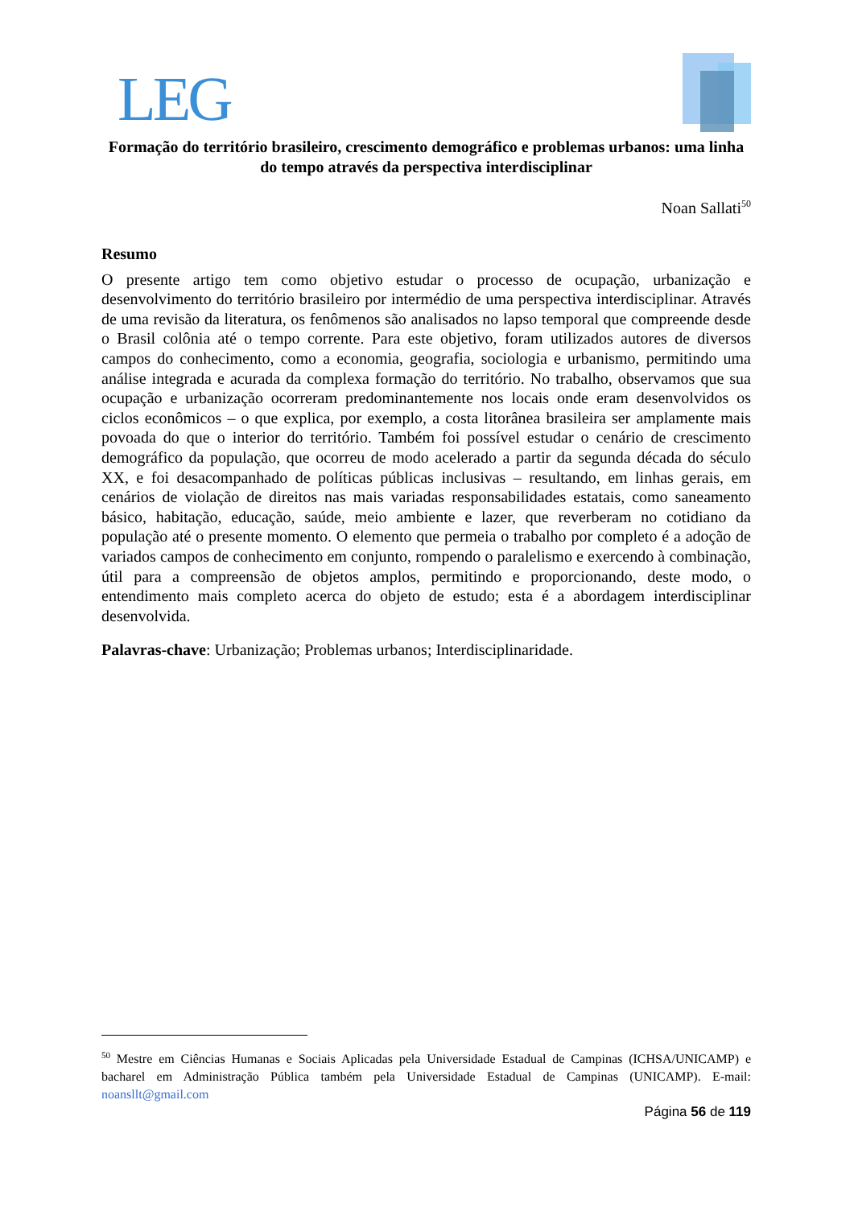LEG
Formação do território brasileiro, crescimento demográfico e problemas urbanos: uma linha do tempo através da perspectiva interdisciplinar
Noan Sallati<sup>50</sup>
Resumo
O presente artigo tem como objetivo estudar o processo de ocupação, urbanização e desenvolvimento do território brasileiro por intermédio de uma perspectiva interdisciplinar. Através de uma revisão da literatura, os fenômenos são analisados no lapso temporal que compreende desde o Brasil colônia até o tempo corrente. Para este objetivo, foram utilizados autores de diversos campos do conhecimento, como a economia, geografia, sociologia e urbanismo, permitindo uma análise integrada e acurada da complexa formação do território. No trabalho, observamos que sua ocupação e urbanização ocorreram predominantemente nos locais onde eram desenvolvidos os ciclos econômicos – o que explica, por exemplo, a costa litorânea brasileira ser amplamente mais povoada do que o interior do território. Também foi possível estudar o cenário de crescimento demográfico da população, que ocorreu de modo acelerado a partir da segunda década do século XX, e foi desacompanhado de políticas públicas inclusivas – resultando, em linhas gerais, em cenários de violação de direitos nas mais variadas responsabilidades estatais, como saneamento básico, habitação, educação, saúde, meio ambiente e lazer, que reverberam no cotidiano da população até o presente momento. O elemento que permeia o trabalho por completo é a adoção de variados campos de conhecimento em conjunto, rompendo o paralelismo e exercendo à combinação, útil para a compreensão de objetos amplos, permitindo e proporcionando, deste modo, o entendimento mais completo acerca do objeto de estudo; esta é a abordagem interdisciplinar desenvolvida.
Palavras-chave: Urbanização; Problemas urbanos; Interdisciplinaridade.
<sup>50</sup> Mestre em Ciências Humanas e Sociais Aplicadas pela Universidade Estadual de Campinas (ICHSA/UNICAMP) e bacharel em Administração Pública também pela Universidade Estadual de Campinas (UNICAMP). E-mail: noansllt@gmail.com
Página 56 de 119